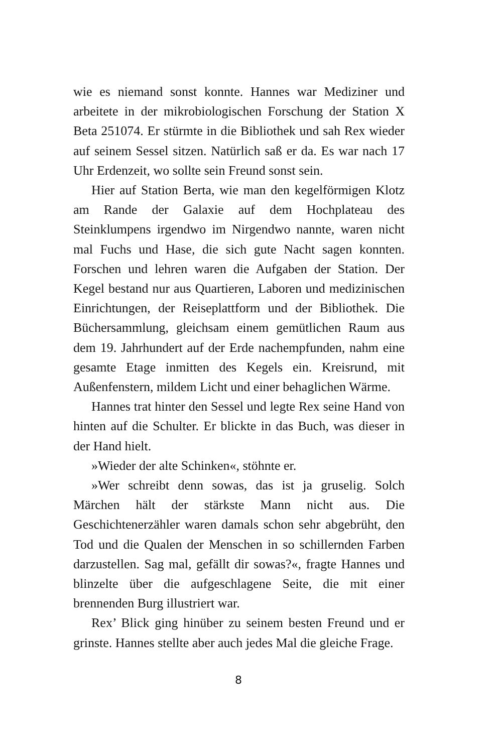wie es niemand sonst konnte. Hannes war Mediziner und arbeitete in der mikrobiologischen Forschung der Station X Beta 251074. Er stürmte in die Bibliothek und sah Rex wieder auf seinem Sessel sitzen. Natürlich saß er da. Es war nach 17 Uhr Erdenzeit, wo sollte sein Freund sonst sein.
Hier auf Station Berta, wie man den kegelförmigen Klotz am Rande der Galaxie auf dem Hochplateau des Steinklumpens irgendwo im Nirgendwo nannte, waren nicht mal Fuchs und Hase, die sich gute Nacht sagen konnten. Forschen und lehren waren die Aufgaben der Station. Der Kegel bestand nur aus Quartieren, Laboren und medizinischen Einrichtungen, der Reiseplattform und der Bibliothek. Die Büchersammlung, gleichsam einem gemütlichen Raum aus dem 19. Jahrhundert auf der Erde nachempfunden, nahm eine gesamte Etage inmitten des Kegels ein. Kreisrund, mit Außenfenstern, mildem Licht und einer behaglichen Wärme.
Hannes trat hinter den Sessel und legte Rex seine Hand von hinten auf die Schulter. Er blickte in das Buch, was dieser in der Hand hielt.
»Wieder der alte Schinken«, stöhnte er.
»Wer schreibt denn sowas, das ist ja gruselig. Solch Märchen hält der stärkste Mann nicht aus. Die Geschichtenerzähler waren damals schon sehr abgebrüht, den Tod und die Qualen der Menschen in so schillernden Farben darzustellen. Sag mal, gefällt dir sowas?«, fragte Hannes und blinzelte über die aufgeschlagene Seite, die mit einer brennenden Burg illustriert war.
Rex’ Blick ging hinüber zu seinem besten Freund und er grinste. Hannes stellte aber auch jedes Mal die gleiche Frage.
8